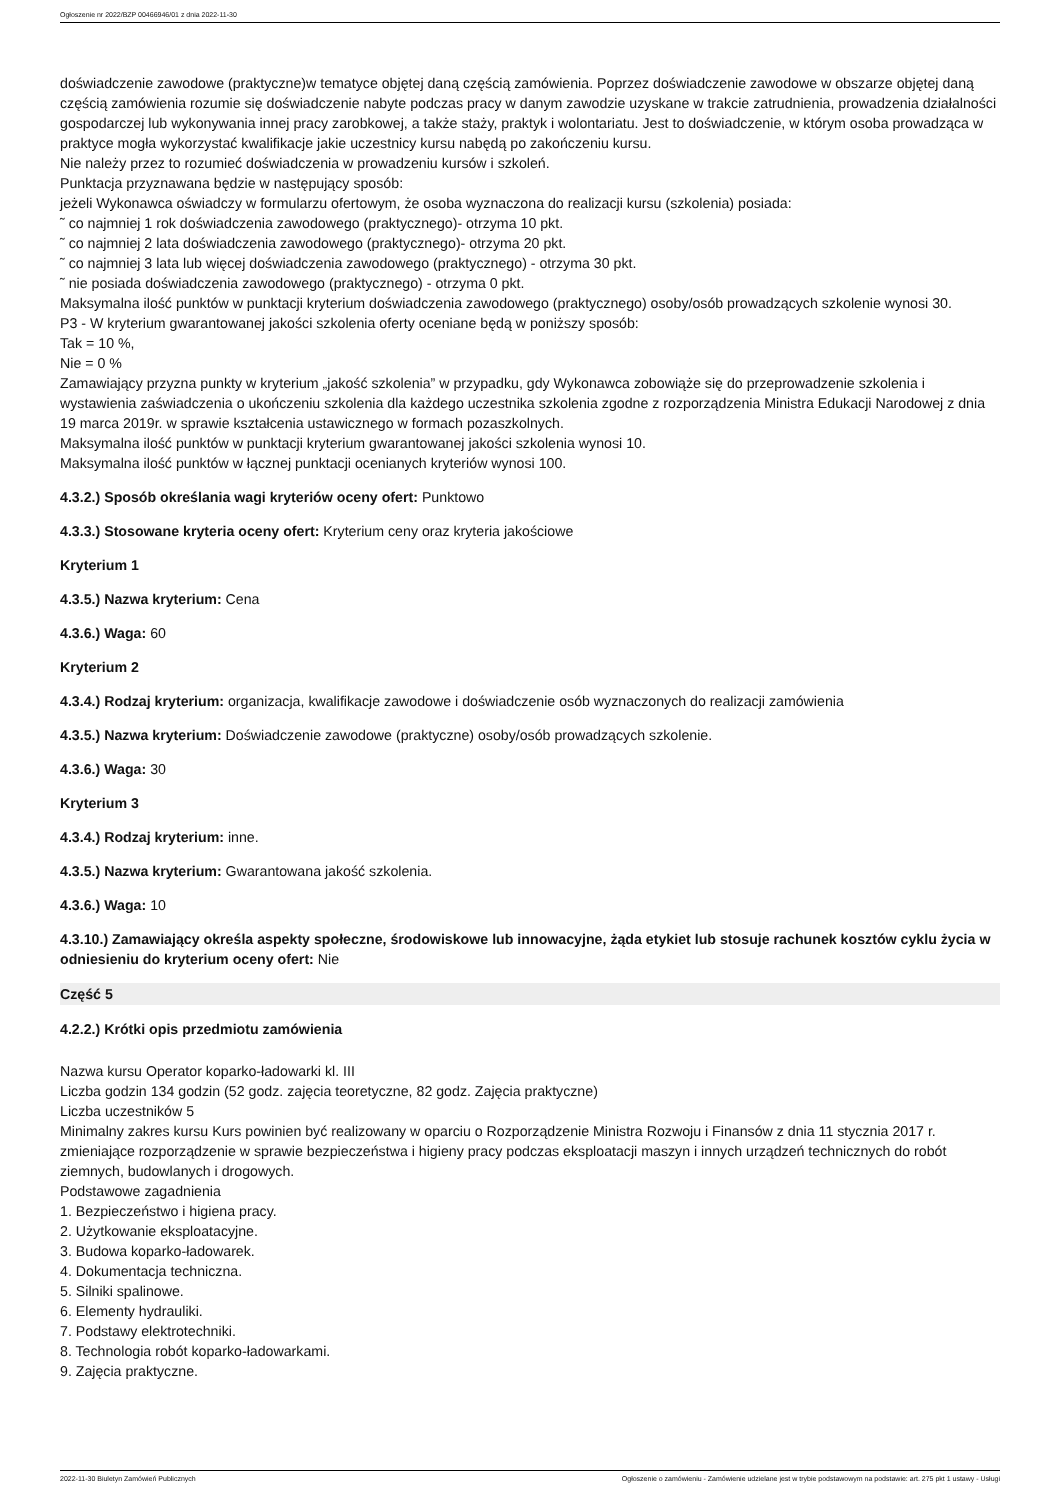Ogłoszenie nr 2022/BZP 00466946/01 z dnia 2022-11-30
doświadczenie zawodowe (praktyczne)w tematyce objętej daną częścią zamówienia. Poprzez doświadczenie zawodowe w obszarze objętej daną częścią zamówienia rozumie się doświadczenie nabyte podczas pracy w danym zawodzie uzyskane w trakcie zatrudnienia, prowadzenia działalności gospodarczej lub wykonywania innej pracy zarobkowej, a także staży, praktyk i wolontariatu. Jest to doświadczenie, w którym osoba prowadząca w praktyce mogła wykorzystać kwalifikacje jakie uczestnicy kursu nabędą po zakończeniu kursu.
Nie należy przez to rozumieć doświadczenia w prowadzeniu kursów i szkoleń.
Punktacja przyznawana będzie w następujący sposób:
jeżeli Wykonawca oświadczy w formularzu ofertowym, że osoba wyznaczona do realizacji kursu (szkolenia) posiada:
˜ co najmniej 1 rok doświadczenia zawodowego (praktycznego)- otrzyma 10 pkt.
˜ co najmniej 2 lata doświadczenia zawodowego (praktycznego)- otrzyma 20 pkt.
˜ co najmniej 3 lata lub więcej doświadczenia zawodowego (praktycznego) - otrzyma 30 pkt.
˜ nie posiada doświadczenia zawodowego (praktycznego) - otrzyma 0 pkt.
Maksymalna ilość punktów w punktacji kryterium doświadczenia zawodowego (praktycznego) osoby/osób prowadzących szkolenie wynosi 30.
P3 - W kryterium gwarantowanej jakości szkolenia oferty oceniane będą w poniższy sposób:
Tak = 10 %,
Nie = 0 %
Zamawiający przyzna punkty w kryterium „jakość szkolenia” w przypadku, gdy Wykonawca zobowiąże się do przeprowadzenie szkolenia i wystawienia zaświadczenia o ukończeniu szkolenia dla każdego uczestnika szkolenia zgodne z rozporządzenia Ministra Edukacji Narodowej z dnia 19 marca 2019r. w sprawie kształcenia ustawicznego w formach pozaszkolnych.
Maksymalna ilość punktów w punktacji kryterium gwarantowanej jakości szkolenia wynosi 10.
Maksymalna ilość punktów w łącznej punktacji ocenianych kryteriów wynosi 100.
4.3.2.) Sposób określania wagi kryteriów oceny ofert: Punktowo
4.3.3.) Stosowane kryteria oceny ofert: Kryterium ceny oraz kryteria jakościowe
Kryterium 1
4.3.5.) Nazwa kryterium: Cena
4.3.6.) Waga: 60
Kryterium 2
4.3.4.) Rodzaj kryterium: organizacja, kwalifikacje zawodowe i doświadczenie osób wyznaczonych do realizacji zamówienia
4.3.5.) Nazwa kryterium: Doświadczenie zawodowe (praktyczne) osoby/osób prowadzących szkolenie.
4.3.6.) Waga: 30
Kryterium 3
4.3.4.) Rodzaj kryterium: inne.
4.3.5.) Nazwa kryterium: Gwarantowana jakość szkolenia.
4.3.6.) Waga: 10
4.3.10.) Zamawiający określa aspekty społeczne, środowiskowe lub innowacyjne, żąda etykiet lub stosuje rachunek kosztów cyklu życia w odniesieniu do kryterium oceny ofert: Nie
Część 5
4.2.2.) Krótki opis przedmiotu zamówienia
Nazwa kursu Operator koparko-ładowarki kl. III
Liczba godzin 134 godzin (52 godz. zajęcia teoretyczne, 82 godz. Zajęcia praktyczne)
Liczba uczestników 5
Minimalny zakres kursu Kurs powinien być realizowany w oparciu o Rozporządzenie Ministra Rozwoju i Finansów z dnia 11 stycznia 2017 r. zmieniające rozporządzenie w sprawie bezpieczeństwa i higieny pracy podczas eksploatacji maszyn i innych urządzeń technicznych do robót ziemnych, budowlanych i drogowych.
Podstawowe zagadnienia
1. Bezpieczeństwo i higiena pracy.
2. Użytkowanie eksploatacyjne.
3. Budowa koparko-ładowarek.
4. Dokumentacja techniczna.
5. Silniki spalinowe.
6. Elementy hydrauliki.
7. Podstawy elektrotechniki.
8. Technologia robót koparko-ładowarkami.
9. Zajęcia praktyczne.
2022-11-30 Biuletyn Zamówień Publicznych Ogłoszenie o zamówieniu - Zamówienie udzielane jest w trybie podstawowym na podstawie: art. 275 pkt 1 ustawy - Usługi